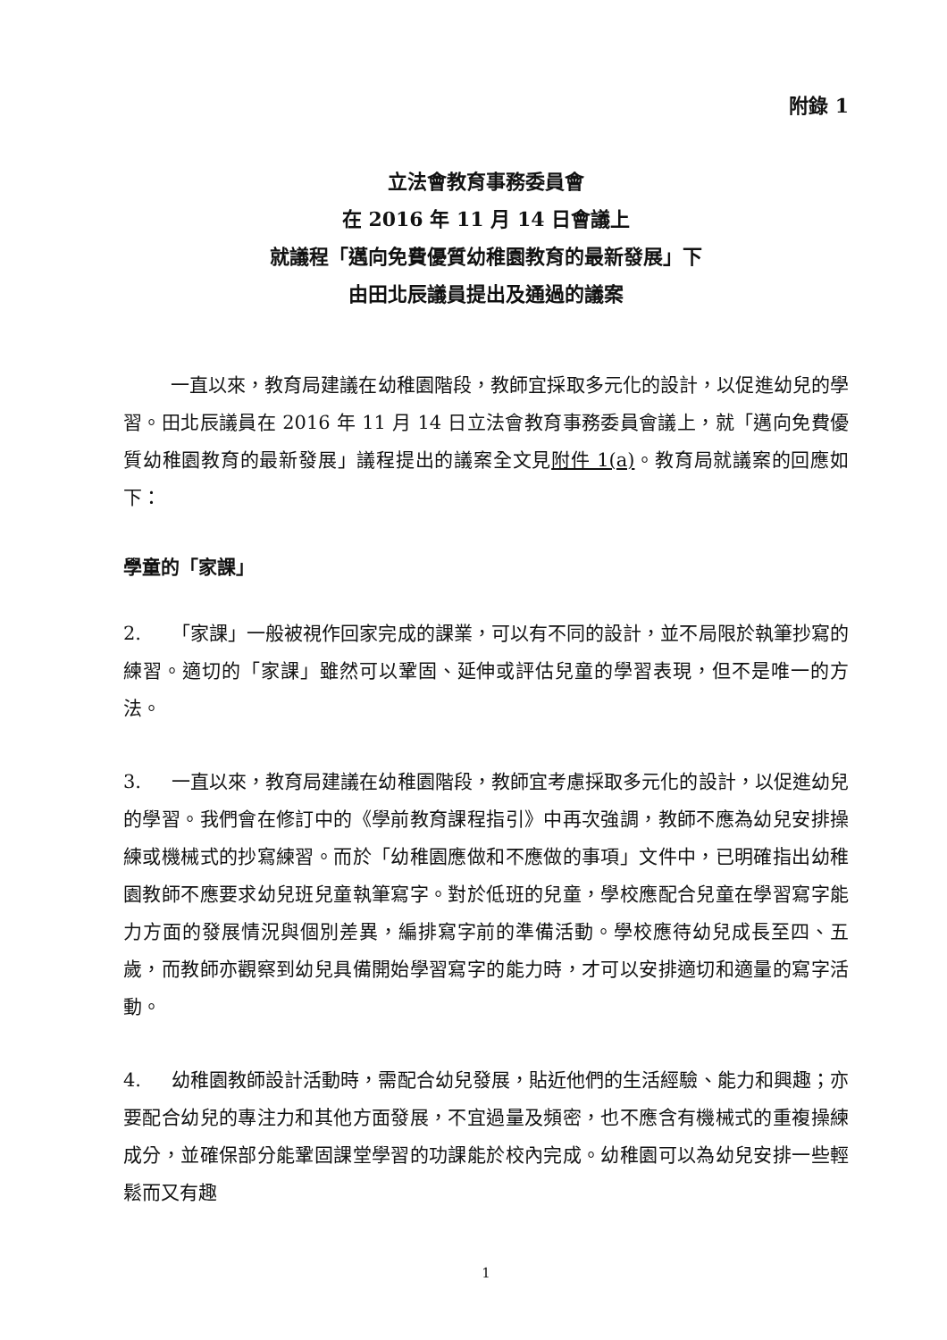附錄 1
立法會教育事務委員會
在 2016 年 11 月 14 日會議上
就議程「邁向免費優質幼稚園教育的最新發展」下
由田北辰議員提出及通過的議案
一直以來，教育局建議在幼稚園階段，教師宜採取多元化的設計，以促進幼兒的學習。田北辰議員在 2016 年 11 月 14 日立法會教育事務委員會議上，就「邁向免費優質幼稚園教育的最新發展」議程提出的議案全文見附件 1(a)。教育局就議案的回應如下：
學童的「家課」
2. 「家課」一般被視作回家完成的課業，可以有不同的設計，並不局限於執筆抄寫的練習。適切的「家課」雖然可以鞏固、延伸或評估兒童的學習表現，但不是唯一的方法。
3. 一直以來，教育局建議在幼稚園階段，教師宜考慮採取多元化的設計，以促進幼兒的學習。我們會在修訂中的《學前教育課程指引》中再次強調，教師不應為幼兒安排操練或機械式的抄寫練習。而於「幼稚園應做和不應做的事項」文件中，已明確指出幼稚園教師不應要求幼兒班兒童執筆寫字。對於低班的兒童，學校應配合兒童在學習寫字能力方面的發展情況與個別差異，編排寫字前的準備活動。學校應待幼兒成長至四、五歲，而教師亦觀察到幼兒具備開始學習寫字的能力時，才可以安排適切和適量的寫字活動。
4. 幼稚園教師設計活動時，需配合幼兒發展，貼近他們的生活經驗、能力和興趣；亦要配合幼兒的專注力和其他方面發展，不宜過量及頻密，也不應含有機械式的重複操練成分，並確保部分能鞏固課堂學習的功課能於校內完成。幼稚園可以為幼兒安排一些輕鬆而又有趣
1